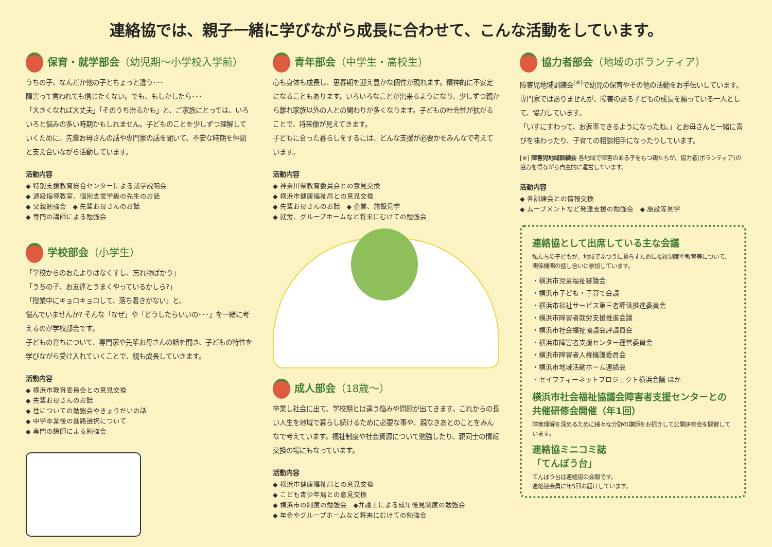連絡協では、親子一緒に学びながら成長に合わせて、こんな活動をしています。
保育・就学部会 （幼児期〜小学校入学前）
うちの子、なんだか他の子とちょっと違う･･･
障害って言われても信じたくない。でも、もしかしたら･･･
「大きくなれば大丈夫」「そのうち治るかも」と、ご家族にとっては、いろいろと悩みの多い時期かもしれません。子どものことを少しずつ理解していくために、先輩お母さんの話や専門家の話を聞いて、不安な時期を仲間と支え合いながら活動しています。
活動内容
◆ 特別支援教育総合センターによる就学説明会
◆ 通級指導教室、個別支援学級の先生のお話
◆ 父親勉強会　◆ 先輩お母さんのお話
◆ 専門の講師による勉強会
学校部会 （小学生）
「学校からのおたよりはなくすし、忘れ物ばかり」
「うちの子、お友達とうまくやっているかしら?」
「授業中にキョロキョロして、落ち着きがない」と、
悩んでいませんか? そんな「なぜ」や「どうしたらいいの･･･」を一緒に考えるのが学校部会です。
子どもの育ちについて、専門家や先輩お母さんの話を聞き、子どもの特性を学びながら受け入れていくことで、親も成長していきます。
活動内容
◆ 横浜市教育委員会との意見交換
◆ 先輩お母さんのお話
◆ 性についての勉強会やきょうだいの話
◆ 中学卒業後の進路選択について
◆ 専門の講師による勉強会
青年部会 （中学生・高校生）
心も身体も成長し、思春期を迎え豊かな個性が現れます。精神的に不安定になることもあります。いろいろなことが出来るようになり、少しずつ親から離れ家族以外の人との関わりが多くなります。子どもの社会性が拡がることで、将来像が見えてきます。
子どもに合った暮らしをするには、どんな支援が必要かをみんなで考えています。
活動内容
◆ 神奈川県教育委員会との意見交換
◆ 横浜市健康福祉局との意見交換
◆ 先輩お母さんのお話　◆ 企業、施設見学
◆ 就労、グループホームなど将来にむけての勉強会
成人部会 （18歳〜）
卒業し社会に出て、学校期とは違う悩みや問題が出てきます。これからの長い人生を地域で暮らし続けるために必要な事や、親なきあとのことをみんなで考えています。福祉制度や社会資源について勉強したり、親同士の情報交換の場にもなっています。
活動内容
◆ 横浜市健康福祉局との意見交換
◆ こども青少年局との意見交換
◆ 横浜市の制度の勉強会　◆弁護士による成年後見制度の勉強会
◆ 年金やグループホームなど将来にむけての勉強会
協力者部会 （地域のボランティア）
障害児地域訓練会<sup>[※]</sup>で幼児の保育やその他の活動をお手伝いしています。専門家ではありませんが、障害のある子どもの成長を願っている一人として、協力しています。
「いすにすわって、お返事できるようになったね。」とお母さんと一緒に喜びを味わったり、子育ての相談相手になったりしています。
[※] 障害児地域訓練会 各地域で障害のある子をもつ親たちが、協力者(ボランティア)の協力を得ながら自主的に運営しています。
活動内容
◆ 各訓練会との情報交換
◆ ムーブメントなど発達支援の勉強会　◆ 施設等見学
連絡協として出席している主な会議
私たちの子どもが、地域でふつうに暮らすために福祉制度や教育等について、関係機関の話し合いに参加しています。
・横浜市児童福祉審議会
・横浜市子ども・子育て会議
・横浜市福祉サービス第三者評価推進委員会
・横浜市障害者就労支援推進会議
・横浜市社会福祉協議会評議員会
・横浜市障害者支援センター運営委員会
・横浜市障害者人権擁護委員会
・横浜市地域活動ホーム連絡会
・セイフティーネットプロジェクト横浜会議 ほか
横浜市社会福祉協議会障害者支援センターとの共催研修会開催（年1回）
障害理解を深めるために様々な分野の講師をお招きして公開研修会を開催しています。
連絡協ミニコミ誌
「てんぼう台」
てんぼう台は連絡協の会報です。
連絡協会員に年5回お届けしています。